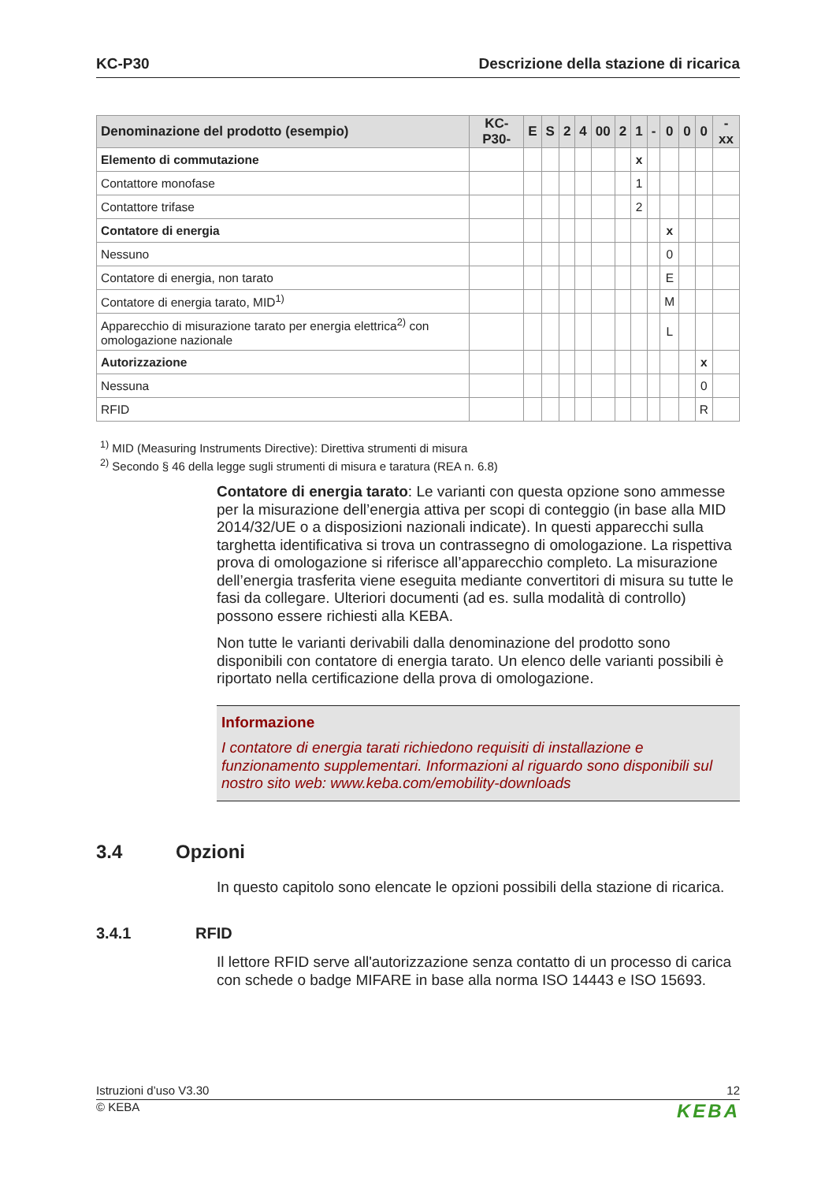KC-P30 Descrizione della stazione di ricarica
| Denominazione del prodotto (esempio) | KC-P30- | E | S | 2 | 4 | 00 | 2 | 1 | - | 0 | 0 | 0 | -xx |
| --- | --- | --- | --- | --- | --- | --- | --- | --- | --- | --- | --- | --- | --- |
| Elemento di commutazione | | | | | | | | x | | | | | |
| Contattore monofase | | | | | | | | 1 | | | | | |
| Contattore trifase | | | | | | | | 2 | | | | | |
| Contatore di energia | | | | | | | | | | x | | | |
| Nessuno | | | | | | | | | | 0 | | | |
| Contatore di energia, non tarato | | | | | | | | | | E | | | |
| Contatore di energia tarato, MID<sup>1)</sup> | | | | | | | | | | M | | | |
| Apparecchio di misurazione tarato per energia elettrica<sup>2)</sup> con omologazione nazionale | | | | | | | | | | L | | | |
| Autorizzazione | | | | | | | | | | | | x | |
| Nessuna | | | | | | | | | | | | 0 | |
| RFID | | | | | | | | | | | | R | |
<sup>1)</sup> MID (Measuring Instruments Directive): Direttiva strumenti di misura
<sup>2)</sup> Secondo § 46 della legge sugli strumenti di misura e taratura (REA n. 6.8)
Contatore di energia tarato: Le varianti con questa opzione sono ammesse per la misurazione dell’energia attiva per scopi di conteggio (in base alla MID 2014/32/UE o a disposizioni nazionali indicate). In questi apparecchi sulla targhetta identificativa si trova un contrassegno di omologazione. La rispettiva prova di omologazione si riferisce all’apparecchio completo. La misurazione dell’energia trasferita viene eseguita mediante convertitori di misura su tutte le fasi da collegare. Ulteriori documenti (ad es. sulla modalità di controllo) possono essere richiesti alla KEBA.
Non tutte le varianti derivabili dalla denominazione del prodotto sono disponibili con contatore di energia tarato. Un elenco delle varianti possibili è riportato nella certificazione della prova di omologazione.
Informazione
I contatore di energia tarati richiedono requisiti di installazione e funzionamento supplementari. Informazioni al riguardo sono disponibili sul nostro sito web: www.keba.com/emobility-downloads
3.4 Opzioni
In questo capitolo sono elencate le opzioni possibili della stazione di ricarica.
3.4.1 RFID
Il lettore RFID serve all'autorizzazione senza contatto di un processo di carica con schede o badge MIFARE in base alla norma ISO 14443 e ISO 15693.
Istruzioni d’uso V3.30 12
© KEBA KEBA